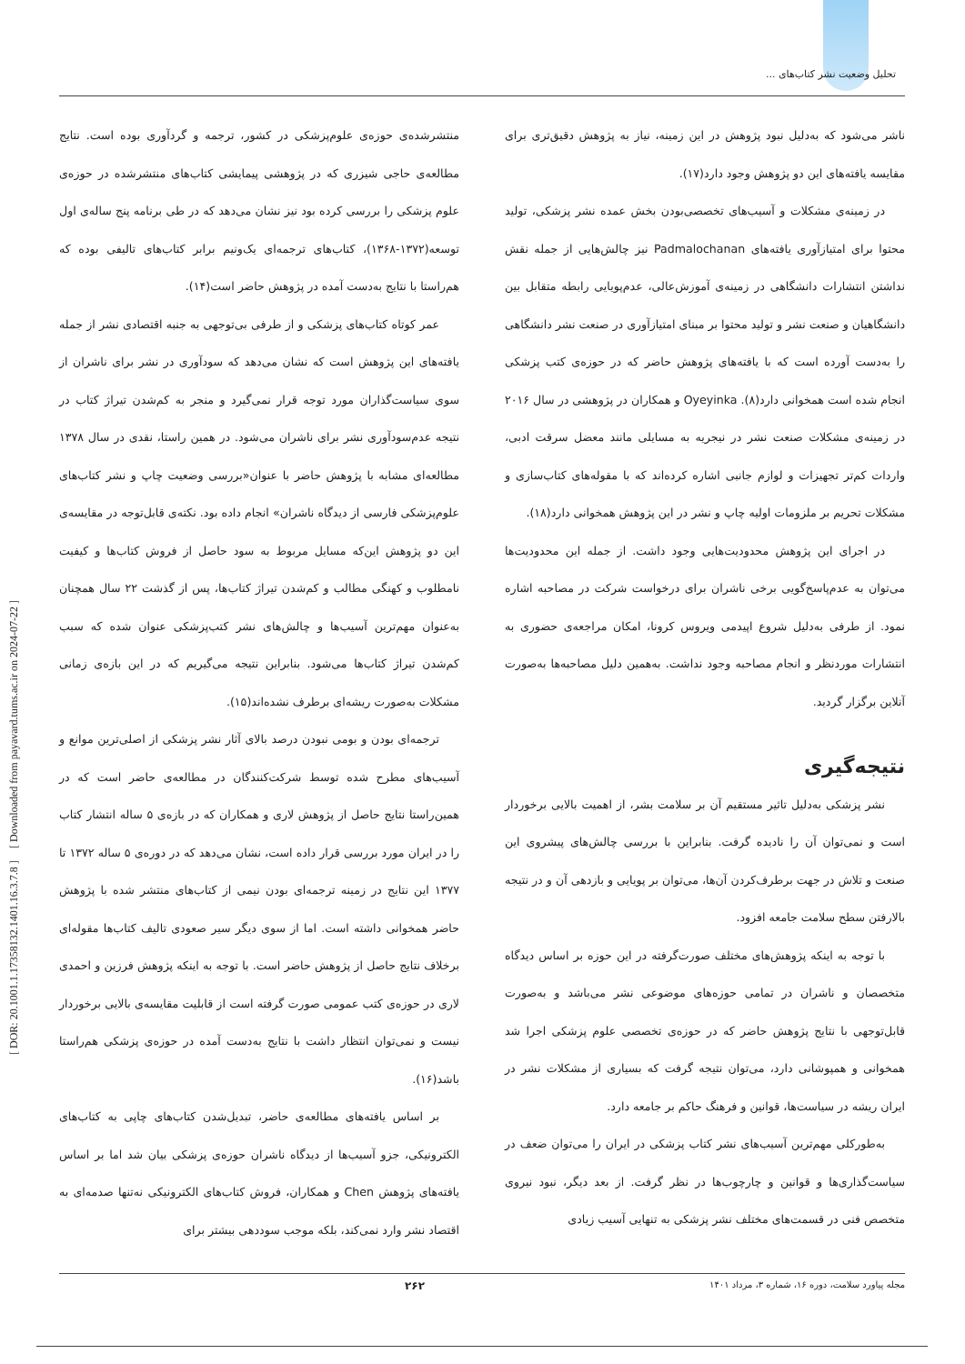تحلیل وضعیت نشر کتاب‌های ...
[ DOR: 20.1001.1.17358132.1401.16.3.7.8 ] [ Downloaded from payavard.tums.ac.ir on 2024-07-22 ]
منتشرشده‌ی حوزه‌ی علوم‌پزشکی در کشور، ترجمه و گردآوری بوده است. نتایج مطالعه‌ی حاجی شیزری که در پژوهشی پیمایشی کتاب‌های منتشرشده در حوزه‌ی علوم پزشکی را بررسی کرده بود نیز نشان می‌دهد که در طی برنامه پنج ساله‌ی اول توسعه(۱۳۷۲-۱۳۶۸)، کتاب‌های ترجمه‌ای یک‌ونیم برابر کتاب‌های تالیفی بوده که هم‌راستا با نتایج به‌دست آمده در پژوهش حاضر است(۱۴).
عمر کوتاه کتاب‌های پزشکی و از طرفی بی‌توجهی به جنبه اقتصادی نشر از جمله یافته‌های این پژوهش است که نشان می‌دهد که سودآوری در نشر برای ناشران از سوی سیاست‌گذاران مورد توجه قرار نمی‌گیرد و منجر به کم‌شدن تیراژ کتاب در نتیجه عدم‌سودآوری نشر برای ناشران می‌شود. در همین راستا، نقدی در سال ۱۳۷۸ مطالعه‌ای مشابه با پژوهش حاضر با عنوان«بررسی وضعیت چاپ و نشر کتاب‌های علوم‌پزشکی فارسی از دیدگاه ناشران» انجام داده بود. نکته‌ی قابل‌توجه در مقایسه‌ی این دو پژوهش این‌که مسایل مربوط به سود حاصل از فروش کتاب‌ها و کیفیت نامطلوب و کهنگی مطالب و کم‌شدن تیراژ کتاب‌ها، پس از گذشت ۲۲ سال همچنان به‌عنوان مهم‌ترین آسیب‌ها و چالش‌های نشر کتب‌پزشکی عنوان شده که سبب کم‌شدن تیراژ کتاب‌ها می‌شود. بنابراین نتیجه می‌گیریم که در این بازه‌ی زمانی مشکلات به‌صورت ریشه‌ای برطرف نشده‌اند(۱۵).
ترجمه‌ای بودن و بومی نبودن درصد بالای آثار نشر پزشکی از اصلی‌ترین موانع و آسیب‌های مطرح شده توسط شرکت‌کنندگان در مطالعه‌ی حاضر است که در همین‌راستا نتایج حاصل از پژوهش لاری و همکاران که در بازه‌ی ۵ ساله انتشار کتاب را در ایران مورد بررسی قرار داده است، نشان می‌دهد که در دوره‌ی ۵ ساله ۱۳۷۲ تا ۱۳۷۷ این نتایج در زمینه ترجمه‌ای بودن نیمی از کتاب‌های منتشر شده با پژوهش حاضر همخوانی داشته است. اما از سوی دیگر سیر صعودی تالیف کتاب‌ها مقوله‌ای برخلاف نتایج حاصل از پژوهش حاضر است. با توجه به اینکه پژوهش فرزین و احمدی لاری در حوزه‌ی کتب عمومی صورت گرفته است از قابلیت مقایسه‌ی بالایی برخوردار نیست و نمی‌توان انتظار داشت با نتایج به‌دست آمده در حوزه‌ی پزشکی هم‌راستا باشد(۱۶).
بر اساس یافته‌های مطالعه‌ی حاضر، تبدیل‌شدن کتاب‌های چاپی به کتاب‌های الکترونیکی، جزو آسیب‌ها از دیدگاه ناشران حوزه‌ی پزشکی بیان شد اما بر اساس یافته‌های پژوهش Chen و همکاران، فروش کتاب‌های الکترونیکی نه‌تنها صدمه‌ای به اقتصاد نشر وارد نمی‌کند، بلکه موجب سوددهی بیشتر برای
ناشر می‌شود که به‌دلیل نبود پژوهش در این زمینه، نیاز به پژوهش دقیق‌تری برای مقایسه یافته‌های این دو پژوهش وجود دارد(۱۷).
در زمینه‌ی مشکلات و آسیب‌های تخصصی‌بودن بخش عمده نشر پزشکی، تولید محتوا برای امتیازآوری یافته‌های Padmalochanan نیز چالش‌هایی از جمله نقش نداشتن انتشارات دانشگاهی در زمینه‌ی آموزش‌عالی، عدم‌پویایی رابطه متقابل بین دانشگاهیان و صنعت نشر و تولید محتوا بر مبنای امتیازآوری در صنعت نشر دانشگاهی را به‌دست آورده است که با یافته‌های پژوهش حاضر که در حوزه‌ی کتب پزشکی انجام شده است همخوانی دارد(۸). Oyeyinka و همکاران در پژوهشی در سال ۲۰۱۶ در زمینه‌ی مشکلات صنعت نشر در نیجریه به مسایلی مانند معضل سرقت ادبی، واردات کم‌تر تجهیزات و لوازم جانبی اشاره کرده‌اند که با مقوله‌های کتاب‌سازی و مشکلات تحریم بر ملزومات اولیه چاپ و نشر در این پژوهش همخوانی دارد(۱۸).
در اجرای این پژوهش محدودیت‌هایی وجود داشت. از جمله این محدودیت‌ها می‌توان به عدم‌پاسخ‌گویی برخی ناشران برای درخواست شرکت در مصاحبه اشاره نمود. از طرفی به‌دلیل شروع اپیدمی ویروس کرونا، امکان مراجعه‌ی حضوری به انتشارات موردنظر و انجام مصاحبه وجود نداشت. به‌همین دلیل مصاحبه‌ها به‌صورت آنلاین برگزار گردید.
نتیجه‌گیری
نشر پزشکی به‌دلیل تاثیر مستقیم آن بر سلامت بشر، از اهمیت بالایی برخوردار است و نمی‌توان آن را نادیده گرفت. بنابراین با بررسی چالش‌های پیشروی این صنعت و تلاش در جهت برطرف‌کردن آن‌ها، می‌توان بر پویایی و بازدهی آن و در نتیجه بالارفتن سطح سلامت جامعه افزود.
با توجه به اینکه پژوهش‌های مختلف صورت‌گرفته در این حوزه بر اساس دیدگاه متخصصان و ناشران در تمامی حوزه‌های موضوعی نشر می‌باشد و به‌صورت قابل‌توجهی با نتایج پژوهش حاضر که در حوزه‌ی تخصصی علوم پزشکی اجرا شد همخوانی و همپوشانی دارد، می‌توان نتیجه گرفت که بسیاری از مشکلات نشر در ایران ریشه در سیاست‌ها، قوانین و فرهنگ حاکم بر جامعه دارد.
به‌طورکلی مهم‌ترین آسیب‌های نشر کتاب پزشکی در ایران را می‌توان ضعف در سیاست‌گذاری‌ها و قوانین و چارچوب‌ها در نظر گرفت. از بعد دیگر، نبود نیروی متخصص فنی در قسمت‌های مختلف نشر پزشکی به تنهایی آسیب زیادی
مجله پیاورد سلامت، دوره ۱۶، شماره ۳، مرداد ۱۴۰۱ ۲۶۲